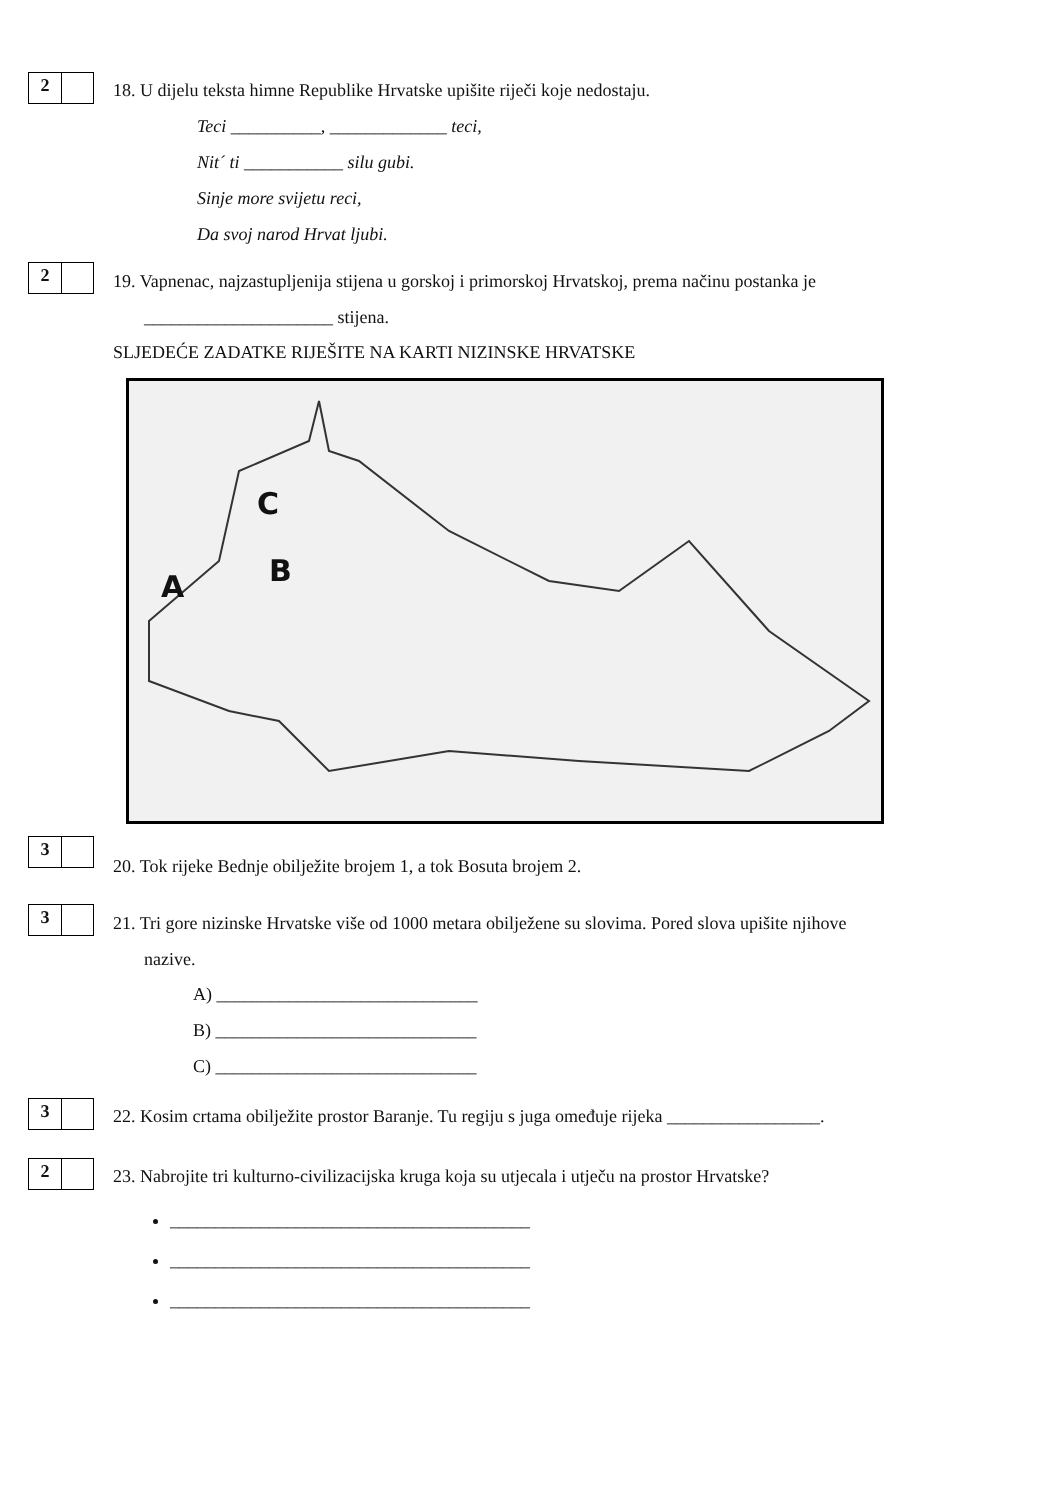2
18. U dijelu teksta himne Republike Hrvatske upišite riječi koje nedostaju.
Teci __________, _____________ teci,
Nit´ ti ___________ silu gubi.
Sinje more svijetu reci,
Da svoj narod Hrvat ljubi.
2
19. Vapnenac, najzastupljenija stijena u gorskoj i primorskoj Hrvatskoj, prema načinu postanka je
_____________________ stijena.
SLJEDEĆE ZADATKE RIJEŠITE NA KARTI NIZINSKE HRVATSKE
C
B
A
3
20. Tok rijeke Bednje obilježite brojem 1, a tok Bosuta brojem 2.
3
21. Tri gore nizinske Hrvatske više od 1000 metara obilježene su slovima. Pored slova upišite njihove
nazive.
A) _____________________________
B) _____________________________
C) _____________________________
3
22. Kosim crtama obilježite prostor Baranje. Tu regiju s juga omeđuje rijeka _________________.
2
23. Nabrojite tri kulturno-civilizacijska kruga koja su utjecala i utječu na prostor Hrvatske?
________________________________________
________________________________________
________________________________________